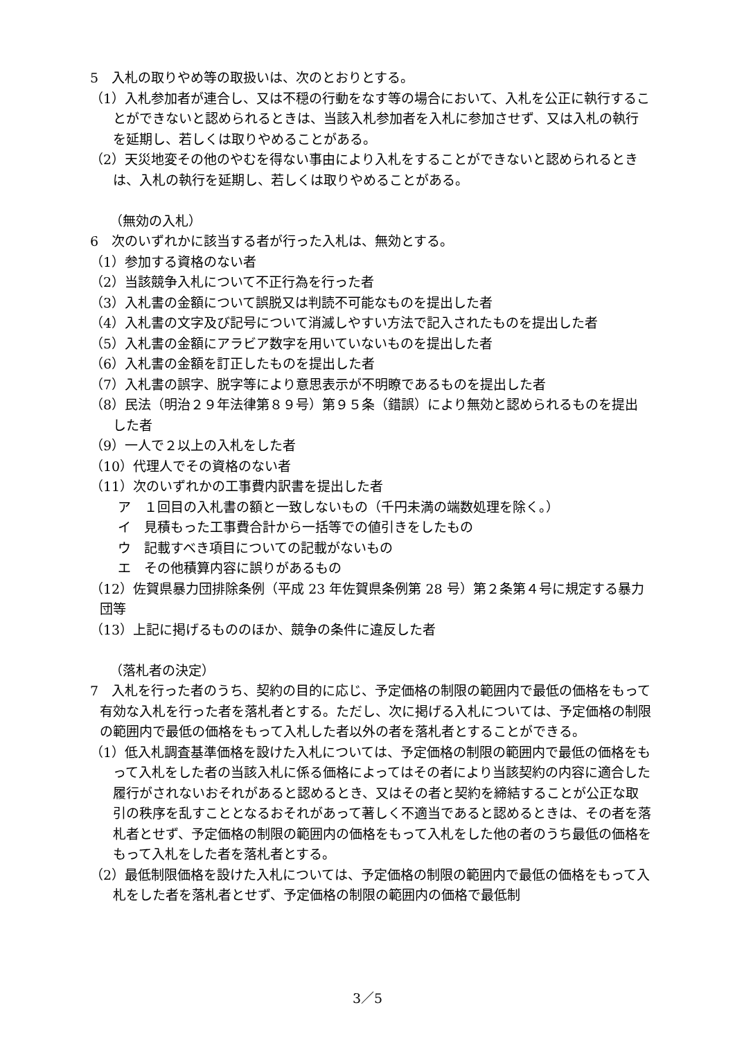5　入札の取りやめ等の取扱いは、次のとおりとする。
（1）入札参加者が連合し、又は不穏の行動をなす等の場合において、入札を公正に執行することができないと認められるときは、当該入札参加者を入札に参加させず、又は入札の執行を延期し、若しくは取りやめることがある。
（2）天災地変その他のやむを得ない事由により入札をすることができないと認められるときは、入札の執行を延期し、若しくは取りやめることがある。
（無効の入札）
6　次のいずれかに該当する者が行った入札は、無効とする。
（1）参加する資格のない者
（2）当該競争入札について不正行為を行った者
（3）入札書の金額について誤脱又は判読不可能なものを提出した者
（4）入札書の文字及び記号について消滅しやすい方法で記入されたものを提出した者
（5）入札書の金額にアラビア数字を用いていないものを提出した者
（6）入札書の金額を訂正したものを提出した者
（7）入札書の誤字、脱字等により意思表示が不明瞭であるものを提出した者
（8）民法（明治２９年法律第８９号）第９５条（錯誤）により無効と認められるものを提出した者
（9）一人で２以上の入札をした者
（10）代理人でその資格のない者
（11）次のいずれかの工事費内訳書を提出した者
ア　１回目の入札書の額と一致しないもの（千円未満の端数処理を除く。）
イ　見積もった工事費合計から一括等での値引きをしたもの
ウ　記載すべき項目についての記載がないもの
エ　その他積算内容に誤りがあるもの
（12）佐賀県暴力団排除条例（平成 23 年佐賀県条例第 28 号）第２条第４号に規定する暴力団等
（13）上記に掲げるもののほか、競争の条件に違反した者
（落札者の決定）
7　入札を行った者のうち、契約の目的に応じ、予定価格の制限の範囲内で最低の価格をもって有効な入札を行った者を落札者とする。ただし、次に掲げる入札については、予定価格の制限の範囲内で最低の価格をもって入札した者以外の者を落札者とすることができる。
（1）低入札調査基準価格を設けた入札については、予定価格の制限の範囲内で最低の価格をもって入札をした者の当該入札に係る価格によってはその者により当該契約の内容に適合した履行がされないおそれがあると認めるとき、又はその者と契約を締結することが公正な取引の秩序を乱すこととなるおそれがあって著しく不適当であると認めるときは、その者を落札者とせず、予定価格の制限の範囲内の価格をもって入札をした他の者のうち最低の価格をもって入札をした者を落札者とする。
（2）最低制限価格を設けた入札については、予定価格の制限の範囲内で最低の価格をもって入札をした者を落札者とせず、予定価格の制限の範囲内の価格で最低制
3／5